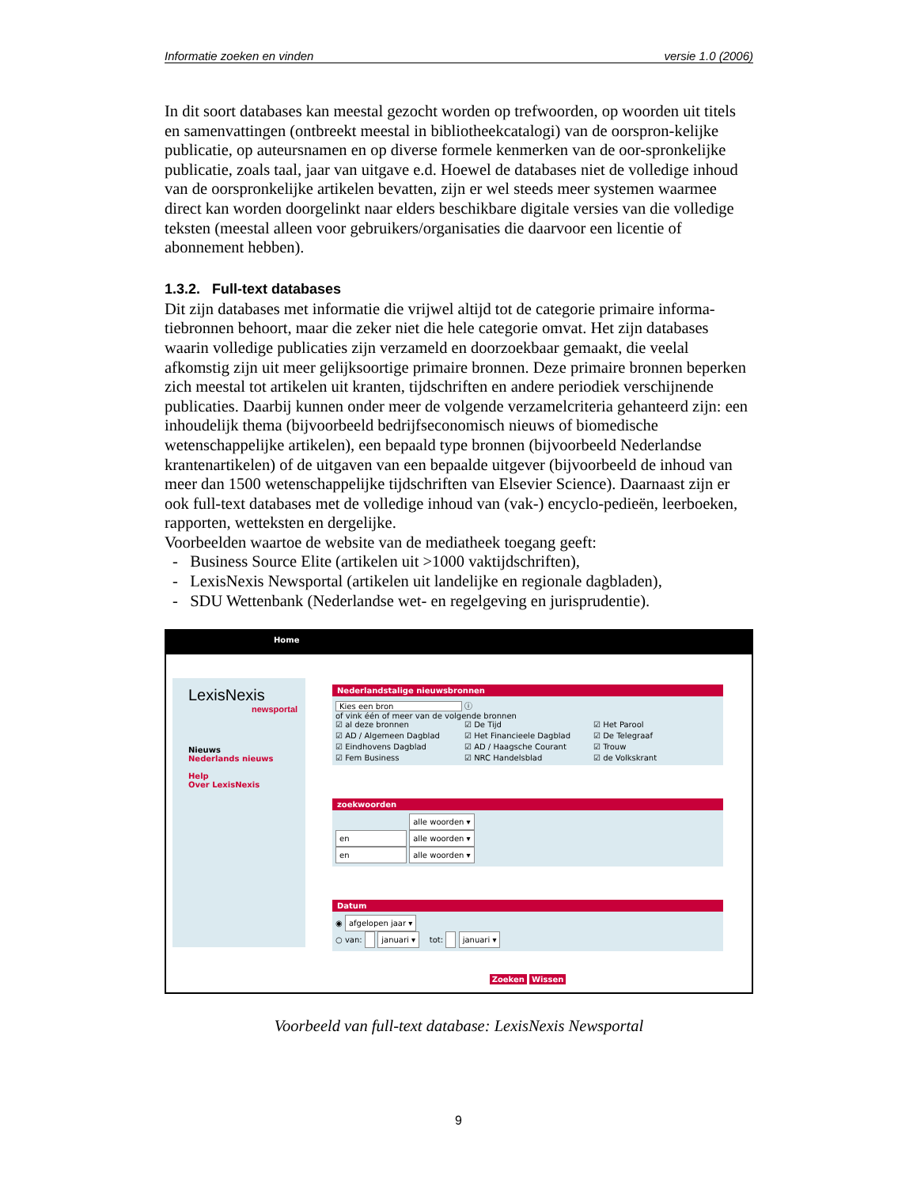Informatie zoeken en vinden versie 1.0 (2006)
In dit soort databases kan meestal gezocht worden op trefwoorden, op woorden uit titels en samenvattingen (ontbreekt meestal in bibliotheekcatalogi) van de oorspron-kelijke publicatie, op auteursnamen en op diverse formele kenmerken van de oor-spronkelijke publicatie, zoals taal, jaar van uitgave e.d. Hoewel de databases niet de volledige inhoud van de oorspronkelijke artikelen bevatten, zijn er wel steeds meer systemen waarmee direct kan worden doorgelinkt naar elders beschikbare digitale versies van die volledige teksten (meestal alleen voor gebruikers/organisaties die daarvoor een licentie of abonnement hebben).
1.3.2. Full-text databases
Dit zijn databases met informatie die vrijwel altijd tot de categorie primaire informa-tiebronnen behoort, maar die zeker niet die hele categorie omvat. Het zijn databases waarin volledige publicaties zijn verzameld en doorzoekbaar gemaakt, die veelal afkomstig zijn uit meer gelijksoortige primaire bronnen. Deze primaire bronnen beperken zich meestal tot artikelen uit kranten, tijdschriften en andere periodiek verschijnende publicaties. Daarbij kunnen onder meer de volgende verzamelcriteria gehanteerd zijn: een inhoudelijk thema (bijvoorbeeld bedrijfseconomisch nieuws of biomedische wetenschappelijke artikelen), een bepaald type bronnen (bijvoorbeeld Nederlandse krantenartikelen) of de uitgaven van een bepaalde uitgever (bijvoorbeeld de inhoud van meer dan 1500 wetenschappelijke tijdschriften van Elsevier Science). Daarnaast zijn er ook full-text databases met de volledige inhoud van (vak-) encyclo-pedieën, leerboeken, rapporten, wetteksten en dergelijke.
Voorbeelden waartoe de website van de mediatheek toegang geeft:
- Business Source Elite (artikelen uit >1000 vaktijdschriften),
- LexisNexis Newsportal (artikelen uit landelijke en regionale dagbladen),
- SDU Wettenbank (Nederlandse wet- en regelgeving en jurisprudentie).
Home
LexisNexis
newsportal
Nieuws
Nederlands nieuws
Help
Over LexisNexis
Nederlandstalige nieuwsbronnen
Kies een bron ⓘ
of vink één of meer van de volgende bronnen
☑ al deze bronnen ☑ De Tijd ☑ Het Parool ☑ AD / Algemeen Dagblad ☑ Het Financieele Dagblad ☑ De Telegraaf ☑ Eindhovens Dagblad ☑ AD / Haagsche Courant ☑ Trouw ☑ Fem Business ☑ NRC Handelsblad ☑ de Volkskrant
zoekwoorden
alle woorden ▾
en alle woorden ▾
en alle woorden ▾
Datum
◉ afgelopen jaar ▾
○ van: januari ▾ tot: januari ▾
Zoeken Wissen
Voorbeeld van full-text database: LexisNexis Newsportal
9